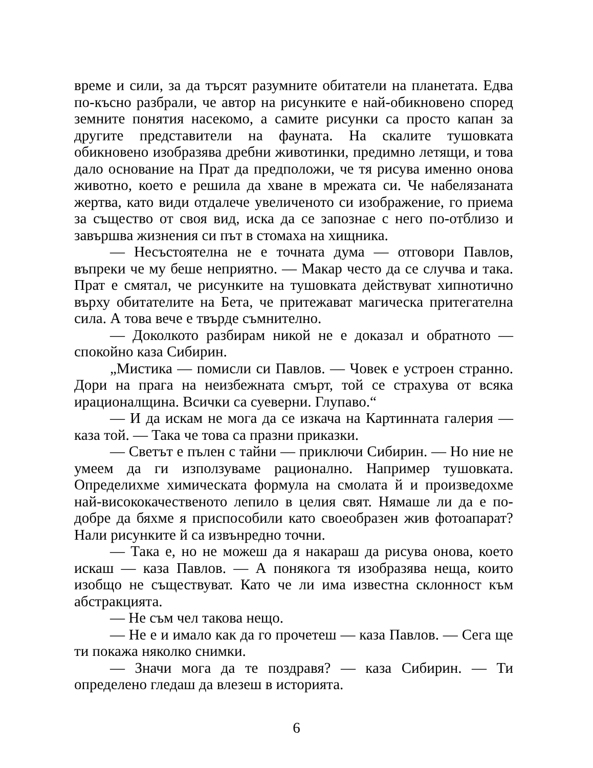време и сили, за да търсят разумните обитатели на планетата. Едва по-късно разбрали, че автор на рисунките е най-обикновено според земните понятия насекомо, а самите рисунки са просто капан за другите представители на фауната. На скалите тушовката обикновено изобразява дребни животинки, предимно летящи, и това дало основание на Прат да предположи, че тя рисува именно онова животно, което е решила да хване в мрежата си. Че набелязаната жертва, като види отдалече увеличеното си изображение, го приема за същество от своя вид, иска да се запознае с него по-отблизо и завършва жизнения си път в стомаха на хищника.
— Несъстоятелна не е точната дума — отговори Павлов, въпреки че му беше неприятно. — Макар често да се случва и така. Прат е смятал, че рисунките на тушовката действуват хипнотично върху обитателите на Бета, че притежават магическа притегателна сила. А това вече е твърде съмнително.
— Доколкото разбирам никой не е доказал и обратното — спокойно каза Сибирин.
„Мистика — помисли си Павлов. — Човек е устроен странно. Дори на прага на неизбежната смърт, той се страхува от всяка ирационалщина. Всички са суеверни. Глупаво.“
— И да искам не мога да се изкача на Картинната галерия — каза той. — Така че това са празни приказки.
— Светът е пълен с тайни — приключи Сибирин. — Но ние не умеем да ги използуваме рационално. Например тушовката. Определихме химическата формула на смолата й и произведохме най-висококачественото лепило в целия свят. Нямаше ли да е по-добре да бяхме я приспособили като своеобразен жив фотоапарат? Нали рисунките й са извънредно точни.
— Така е, но не можеш да я накараш да рисува онова, което искаш — каза Павлов. — А понякога тя изобразява неща, които изобщо не съществуват. Като че ли има известна склонност към абстракцията.
— Не съм чел такова нещо.
— Не е и имало как да го прочетеш — каза Павлов. — Сега ще ти покажа няколко снимки.
— Значи мога да те поздравя? — каза Сибирин. — Ти определено гледаш да влезеш в историята.
6